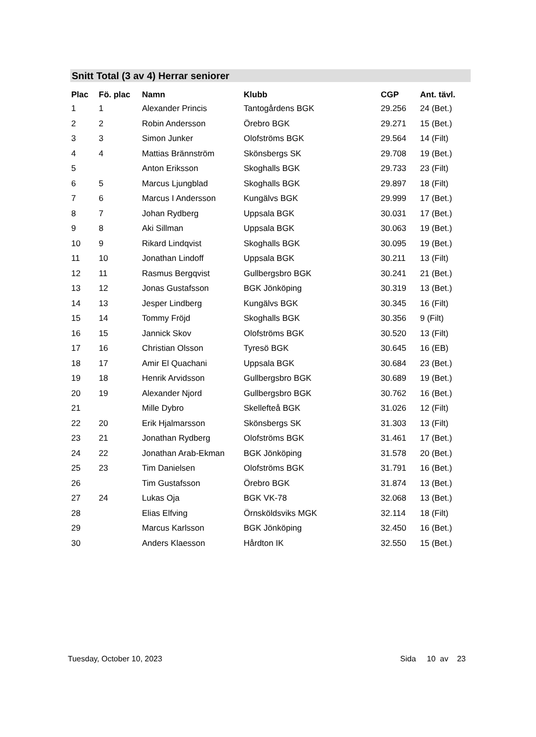Snitt Total (3 av 4) Herrar seniorer
| Plac | Fö. plac | Namn | Klubb | CGP | Ant. tävl. |
| --- | --- | --- | --- | --- | --- |
| 1 | 1 | Alexander Princis | Tantogårdens BGK | 29.256 | 24 (Bet.) |
| 2 | 2 | Robin Andersson | Örebro BGK | 29.271 | 15 (Bet.) |
| 3 | 3 | Simon Junker | Olofströms BGK | 29.564 | 14 (Filt) |
| 4 | 4 | Mattias Brännström | Skönsbergs SK | 29.708 | 19 (Bet.) |
| 5 | | Anton Eriksson | Skoghalls BGK | 29.733 | 23 (Filt) |
| 6 | 5 | Marcus Ljungblad | Skoghalls BGK | 29.897 | 18 (Filt) |
| 7 | 6 | Marcus I Andersson | Kungälvs BGK | 29.999 | 17 (Bet.) |
| 8 | 7 | Johan Rydberg | Uppsala BGK | 30.031 | 17 (Bet.) |
| 9 | 8 | Aki Sillman | Uppsala BGK | 30.063 | 19 (Bet.) |
| 10 | 9 | Rikard Lindqvist | Skoghalls BGK | 30.095 | 19 (Bet.) |
| 11 | 10 | Jonathan Lindoff | Uppsala BGK | 30.211 | 13 (Filt) |
| 12 | 11 | Rasmus Bergqvist | Gullbergsbro BGK | 30.241 | 21 (Bet.) |
| 13 | 12 | Jonas Gustafsson | BGK Jönköping | 30.319 | 13 (Bet.) |
| 14 | 13 | Jesper Lindberg | Kungälvs BGK | 30.345 | 16 (Filt) |
| 15 | 14 | Tommy Fröjd | Skoghalls BGK | 30.356 | 9 (Filt) |
| 16 | 15 | Jannick Skov | Olofströms BGK | 30.520 | 13 (Filt) |
| 17 | 16 | Christian Olsson | Tyresö BGK | 30.645 | 16 (EB) |
| 18 | 17 | Amir El Quachani | Uppsala BGK | 30.684 | 23 (Bet.) |
| 19 | 18 | Henrik Arvidsson | Gullbergsbro BGK | 30.689 | 19 (Bet.) |
| 20 | 19 | Alexander Njord | Gullbergsbro BGK | 30.762 | 16 (Bet.) |
| 21 | | Mille Dybro | Skellefteå BGK | 31.026 | 12 (Filt) |
| 22 | 20 | Erik Hjalmarsson | Skönsbergs SK | 31.303 | 13 (Filt) |
| 23 | 21 | Jonathan Rydberg | Olofströms BGK | 31.461 | 17 (Bet.) |
| 24 | 22 | Jonathan Arab-Ekman | BGK Jönköping | 31.578 | 20 (Bet.) |
| 25 | 23 | Tim Danielsen | Olofströms BGK | 31.791 | 16 (Bet.) |
| 26 | | Tim Gustafsson | Örebro BGK | 31.874 | 13 (Bet.) |
| 27 | 24 | Lukas Oja | BGK VK-78 | 32.068 | 13 (Bet.) |
| 28 | | Elias Elfving | Örnsköldsviks MGK | 32.114 | 18 (Filt) |
| 29 | | Marcus Karlsson | BGK Jönköping | 32.450 | 16 (Bet.) |
| 30 | | Anders Klaesson | Hårdton IK | 32.550 | 15 (Bet.) |
Tuesday, October 10, 2023 Sida 10 av 23